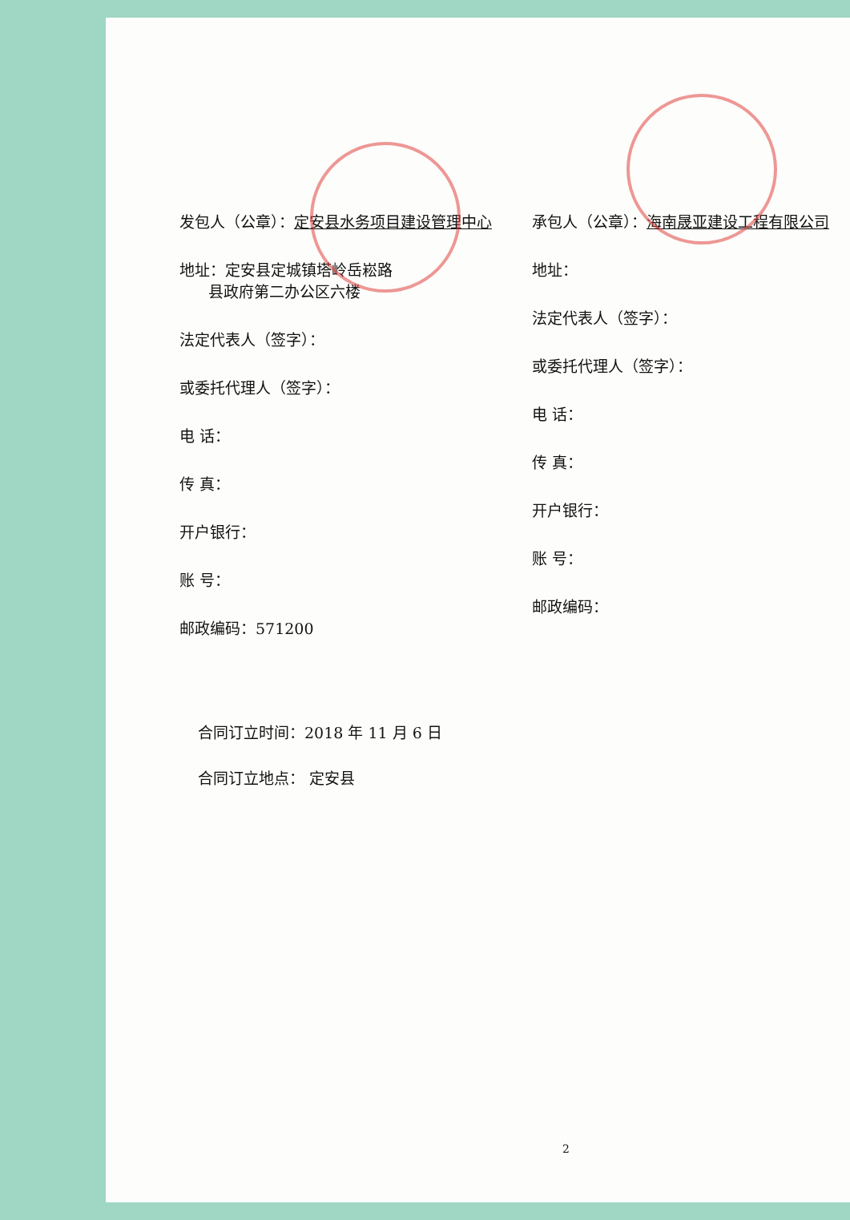发包人（公章）：定安县水务项目建设管理中心
地址：定安县定城镇塔岭岳崧路
县政府第二办公区六楼
法定代表人（签字）：
或委托代理人（签字）：
电 话：
传 真：
开户银行：
账 号：
邮政编码：571200
承包人（公章）：海南晟亚建设工程有限公司
地址：
法定代表人（签字）：
或委托代理人（签字）：
电 话：
传 真：
开户银行：
账 号：
邮政编码：
合同订立时间：2018 年 11 月 6 日
合同订立地点： 定安县
2